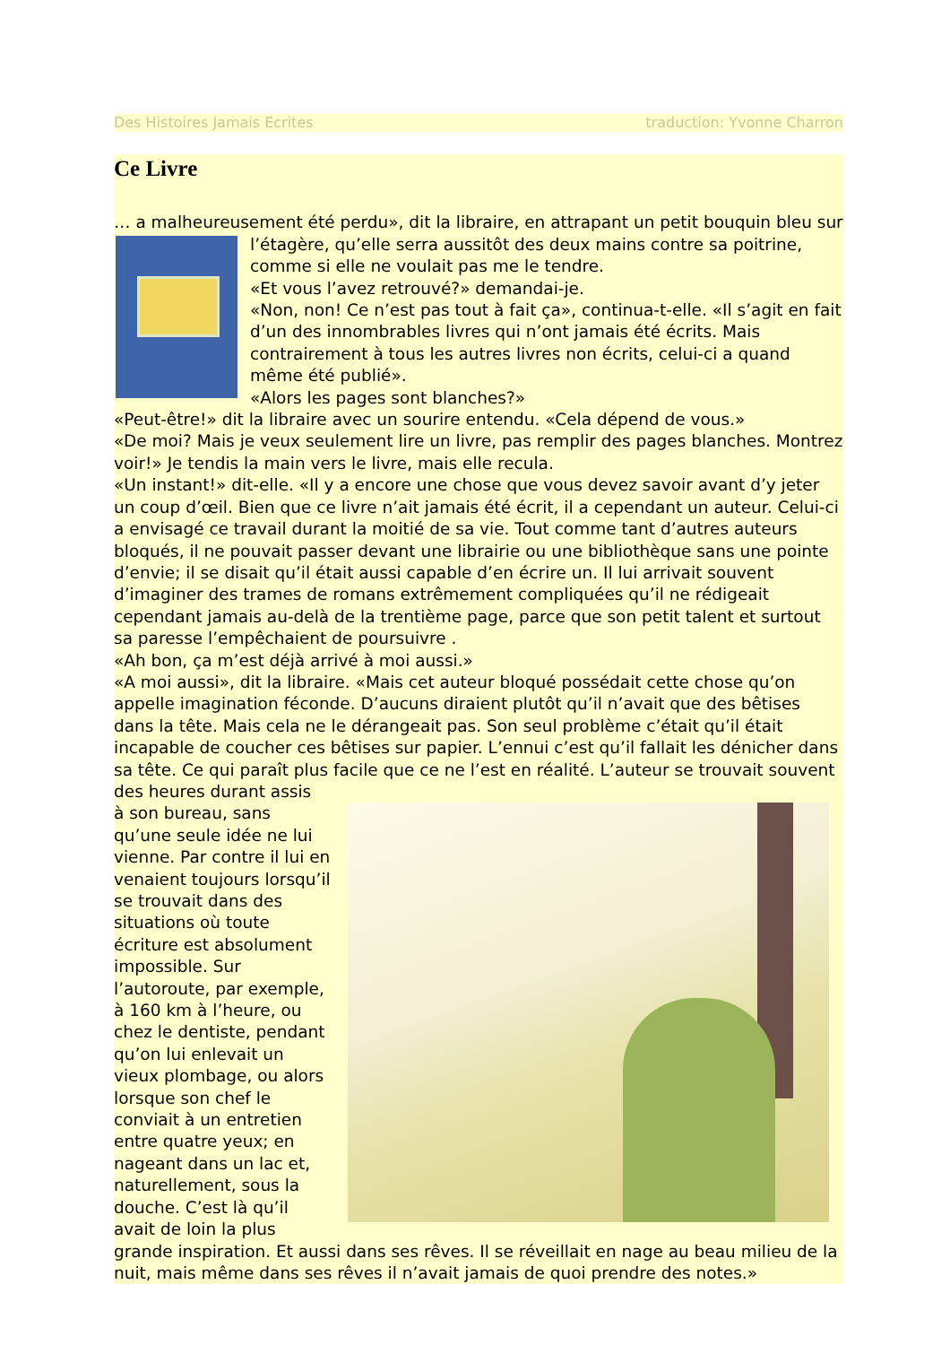Des Histoires Jamais Ecrites traduction: Yvonne Charron
Ce Livre
… a malheureusement été perdu», dit la libraire, en attrapant un petit bouquin bleu sur
l’étagère, qu’elle serra aussitôt des deux mains contre sa poitrine, comme si elle ne voulait pas me le tendre.
«Et vous l’avez retrouvé?» demandai-je.
«Non, non! Ce n’est pas tout à fait ça», continua-t-elle. «Il s’agit en fait d’un des innombrables livres qui n’ont jamais été écrits. Mais contrairement à tous les autres livres non écrits, celui-ci a quand même été publié».
«Alors les pages sont blanches?»
«Peut-être!» dit la libraire avec un sourire entendu. «Cela dépend de vous.»
«De moi? Mais je veux seulement lire un livre, pas remplir des pages blanches. Montrez voir!» Je tendis la main vers le livre, mais elle recula.
«Un instant!» dit-elle. «Il y a encore une chose que vous devez savoir avant d’y jeter un coup d’œil. Bien que ce livre n’ait jamais été écrit, il a cependant un auteur. Celui-ci a envisagé ce travail durant la moitié de sa vie. Tout comme tant d’autres auteurs bloqués, il ne pouvait passer devant une librairie ou une bibliothèque sans une pointe d’envie; il se disait qu’il était aussi capable d’en écrire un. Il lui arrivait souvent d’imaginer des trames de romans extrêmement compliquées qu’il ne rédigeait cependant jamais au-delà de la trentième page, parce que son petit talent et surtout sa paresse l’empêchaient de poursuivre .
«Ah bon, ça m’est déjà arrivé à moi aussi.»
«A moi aussi», dit la libraire. «Mais cet auteur bloqué possédait cette chose qu’on appelle imagination féconde. D’aucuns diraient plutôt qu’il n’avait que des bêtises dans la tête. Mais cela ne le dérangeait pas. Son seul problème c’était qu’il était incapable de coucher ces bêtises sur papier. L’ennui c’est qu’il fallait les dénicher dans sa tête. Ce qui paraît plus facile que ce ne l’est en réalité. L’auteur se trouvait souvent des heures durant assis
à son bureau, sans qu’une seule idée ne lui vienne. Par contre il lui en venaient toujours lorsqu’il se trouvait dans des situations où toute écriture est absolument impossible. Sur l’autoroute, par exemple, à 160 km à l’heure, ou chez le dentiste, pendant qu’on lui enlevait un vieux plombage, ou alors lorsque son chef le conviait à un entretien entre quatre yeux; en nageant dans un lac et, naturellement, sous la douche. C’est là qu’il avait de loin la plus grande inspiration. Et aussi dans ses rêves. Il se réveillait en nage au beau milieu de la nuit, mais même dans ses rêves il n’avait jamais de quoi prendre des notes.»